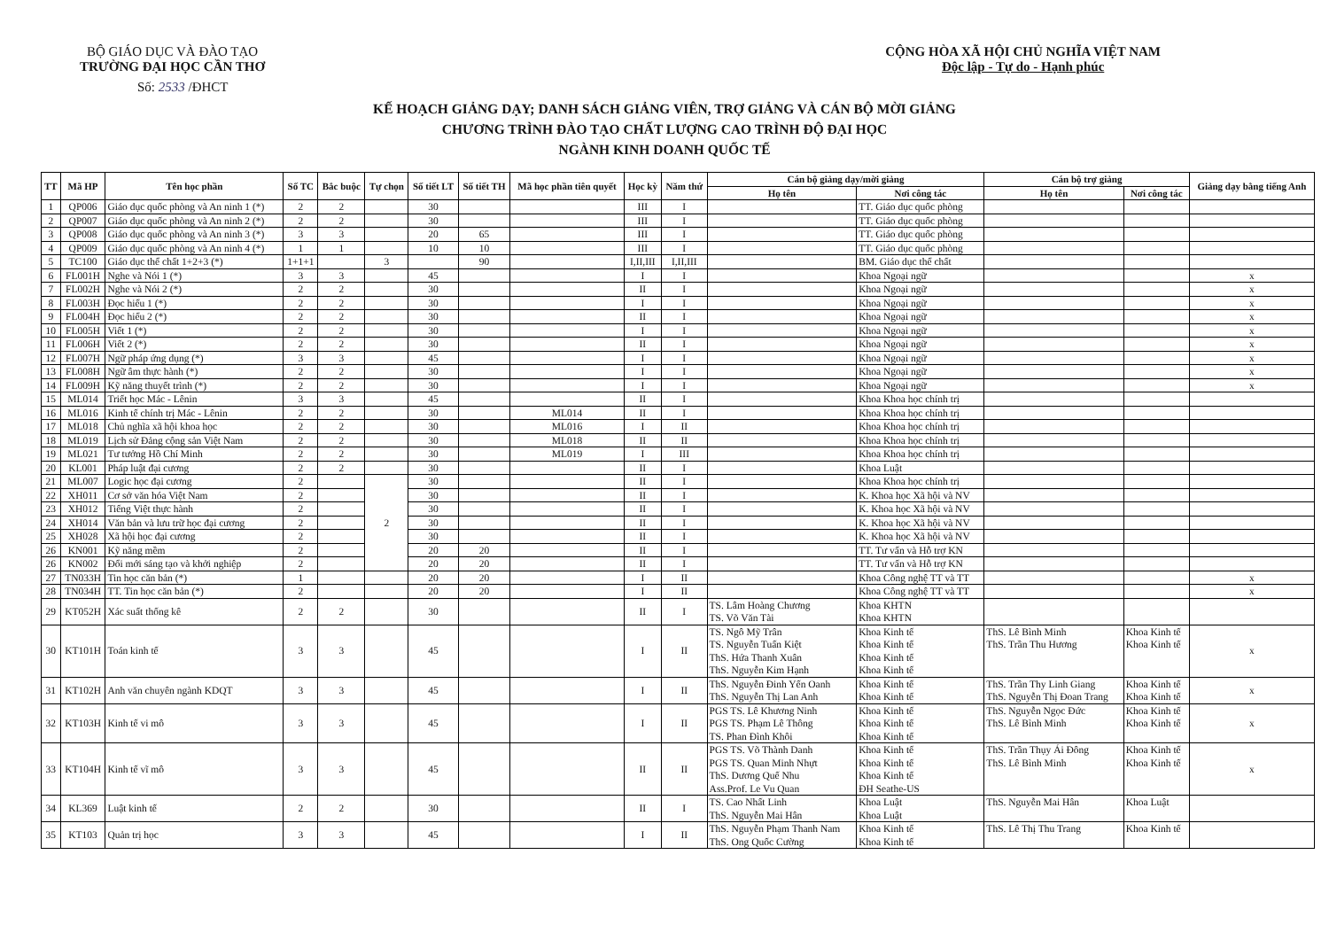BỘ GIÁO DỤC VÀ ĐÀO TẠO
TRƯỜNG ĐẠI HỌC CẦN THƠ
CỘNG HÒA XÃ HỘI CHỦ NGHĨA VIỆT NAM
Độc lập - Tự do - Hạnh phúc
Số: 2533 /ĐHCT
KẾ HOẠCH GIẢNG DẠY; DANH SÁCH GIẢNG VIÊN, TRỢ GIẢNG VÀ CÁN BỘ MỜI GIẢNG
CHƯƠNG TRÌNH ĐÀO TẠO CHẤT LƯỢNG CAO TRÌNH ĐỘ ĐẠI HỌC
NGÀNH KINH DOANH QUỐC TẾ
| TT | Mã HP | Tên học phần | Số TC | Bắc buộc | Tự chọn | Số tiết LT | Số tiết TH | Mã học phần tiên quyết | Học kỳ | Năm thứ | Cán bộ giảng dạy/mời giảng | | Cán bộ trợ giảng | | Giảng dạy bằng tiếng Anh |
| --- | --- | --- | --- | --- | --- | --- | --- | --- | --- | --- | --- | --- | --- | --- | --- |
| | | | | | | | | | | | Họ tên | Nơi công tác | Họ tên | Nơi công tác | |
| 1 | QP006 | Giáo dục quốc phòng và An ninh 1 (*) | 2 | 2 | | 30 | | | III | I | | TT. Giáo dục quốc phòng | | | |
| 2 | QP007 | Giáo dục quốc phòng và An ninh 2 (*) | 2 | 2 | | 30 | | | III | I | | TT. Giáo dục quốc phòng | | | |
| 3 | QP008 | Giáo dục quốc phòng và An ninh 3 (*) | 3 | 3 | | 20 | 65 | | III | I | | TT. Giáo dục quốc phòng | | | |
| 4 | QP009 | Giáo dục quốc phòng và An ninh 4 (*) | 1 | 1 | | 10 | 10 | | III | I | | TT. Giáo dục quốc phòng | | | |
| 5 | TC100 | Giáo dục thể chất 1+2+3 (*) | 1+1+1 | | 3 | | 90 | | I,II,III | I,II,III | | BM. Giáo dục thể chất | | | |
| 6 | FL001H | Nghe và Nói 1 (*) | 3 | 3 | | 45 | | | I | I | | Khoa Ngoại ngữ | | | x |
| 7 | FL002H | Nghe và Nói 2 (*) | 2 | 2 | | 30 | | | II | I | | Khoa Ngoại ngữ | | | x |
| 8 | FL003H | Đọc hiểu 1 (*) | 2 | 2 | | 30 | | | I | I | | Khoa Ngoại ngữ | | | x |
| 9 | FL004H | Đọc hiểu 2 (*) | 2 | 2 | | 30 | | | II | I | | Khoa Ngoại ngữ | | | x |
| 10 | FL005H | Viết 1 (*) | 2 | 2 | | 30 | | | I | I | | Khoa Ngoại ngữ | | | x |
| 11 | FL006H | Viết 2 (*) | 2 | 2 | | 30 | | | II | I | | Khoa Ngoại ngữ | | | x |
| 12 | FL007H | Ngữ pháp ứng dụng (*) | 3 | 3 | | 45 | | | I | I | | Khoa Ngoại ngữ | | | x |
| 13 | FL008H | Ngữ âm thực hành (*) | 2 | 2 | | 30 | | | I | I | | Khoa Ngoại ngữ | | | x |
| 14 | FL009H | Kỹ năng thuyết trình (*) | 2 | 2 | | 30 | | | I | I | | Khoa Ngoại ngữ | | | x |
| 15 | ML014 | Triết học Mác - Lênin | 3 | 3 | | 45 | | | II | I | | Khoa Khoa học chính trị | | | |
| 16 | ML016 | Kinh tế chính trị Mác - Lênin | 2 | 2 | | 30 | | ML014 | II | I | | Khoa Khoa học chính trị | | | |
| 17 | ML018 | Chủ nghĩa xã hội khoa học | 2 | 2 | | 30 | | ML016 | I | II | | Khoa Khoa học chính trị | | | |
| 18 | ML019 | Lịch sử Đảng cộng sản Việt Nam | 2 | 2 | | 30 | | ML018 | II | II | | Khoa Khoa học chính trị | | | |
| 19 | ML021 | Tư tưởng Hồ Chí Minh | 2 | 2 | | 30 | | ML019 | I | III | | Khoa Khoa học chính trị | | | |
| 20 | KL001 | Pháp luật đại cương | 2 | 2 | | 30 | | | II | I | | Khoa Luật | | | |
| 21 | ML007 | Logic học đại cương | 2 | | 2 | 30 | | | II | I | | Khoa Khoa học chính trị | | | |
| 22 | XH011 | Cơ sở văn hóa Việt Nam | 2 | | | 30 | | | II | I | | K. Khoa học Xã hội và NV | | | |
| 23 | XH012 | Tiếng Việt thực hành | 2 | | | 30 | | | II | I | | K. Khoa học Xã hội và NV | | | |
| 24 | XH014 | Văn bản và lưu trữ học đại cương | 2 | | | 30 | | | II | I | | K. Khoa học Xã hội và NV | | | |
| 25 | XH028 | Xã hội học đại cương | 2 | | | 30 | | | II | I | | K. Khoa học Xã hội và NV | | | |
| 26 | KN001 | Kỹ năng mềm | 2 | | | 20 | 20 | | II | I | | TT. Tư vấn và Hỗ trợ KN | | | |
| 26 | KN002 | Đổi mới sáng tạo và khởi nghiệp | 2 | | | 20 | 20 | | II | I | | TT. Tư vấn và Hỗ trợ KN | | | |
| 27 | TN033H | Tin học căn bản (*) | 1 | | | 20 | 20 | | I | II | | Khoa Công nghệ TT và TT | | | x |
| 28 | TN034H | TT. Tin học căn bản (*) | 2 | | | 20 | 20 | | I | II | | Khoa Công nghệ TT và TT | | | x |
| 29 | KT052H | Xác suất thống kê | 2 | 2 | | 30 | | | II | I | TS. Lâm Hoàng Chương TS. Võ Văn Tài | Khoa KHTN Khoa KHTN | | | |
| 30 | KT101H | Toán kinh tế | 3 | 3 | | 45 | | | I | II | TS. Ngô Mỹ Trân TS. Nguyễn Tuấn Kiệt ThS. Hứa Thanh Xuân ThS. Nguyễn Kim Hạnh | Khoa Kinh tế Khoa Kinh tế Khoa Kinh tế Khoa Kinh tế | ThS. Lê Bình Minh ThS. Trần Thu Hương | Khoa Kinh tế Khoa Kinh tế | x |
| 31 | KT102H | Anh văn chuyên ngành KDQT | 3 | 3 | | 45 | | | I | II | ThS. Nguyễn Đinh Yến Oanh ThS. Nguyễn Thị Lan Anh | Khoa Kinh tế Khoa Kinh tế | ThS. Trần Thy Linh Giang ThS. Nguyễn Thị Đoan Trang | Khoa Kinh tế Khoa Kinh tế | x |
| 32 | KT103H | Kinh tế vi mô | 3 | 3 | | 45 | | | I | II | PGS TS. Lê Khương Ninh PGS TS. Phạm Lê Thông TS. Phan Đình Khôi | Khoa Kinh tế Khoa Kinh tế Khoa Kinh tế | ThS. Nguyễn Ngọc Đức ThS. Lê Bình Minh | Khoa Kinh tế Khoa Kinh tế | x |
| 33 | KT104H | Kinh tế vĩ mô | 3 | 3 | | 45 | | | II | II | PGS TS. Võ Thành Danh PGS TS. Quan Minh Nhựt ThS. Dương Quế Nhu Ass.Prof. Le Vu Quan | Khoa Kinh tế Khoa Kinh tế Khoa Kinh tế ĐH Seathe-US | ThS. Trần Thụy Ái Đông ThS. Lê Bình Minh | Khoa Kinh tế Khoa Kinh tế | x |
| 34 | KL369 | Luật kinh tế | 2 | 2 | | 30 | | | II | I | TS. Cao Nhất Linh ThS. Nguyễn Mai Hân | Khoa Luật Khoa Luật | ThS. Nguyễn Mai Hân | Khoa Luật | |
| 35 | KT103 | Quản trị học | 3 | 3 | | 45 | | | I | II | ThS. Nguyễn Phạm Thanh Nam ThS. Ong Quốc Cường | Khoa Kinh tế Khoa Kinh tế | ThS. Lê Thị Thu Trang | Khoa Kinh tế | |